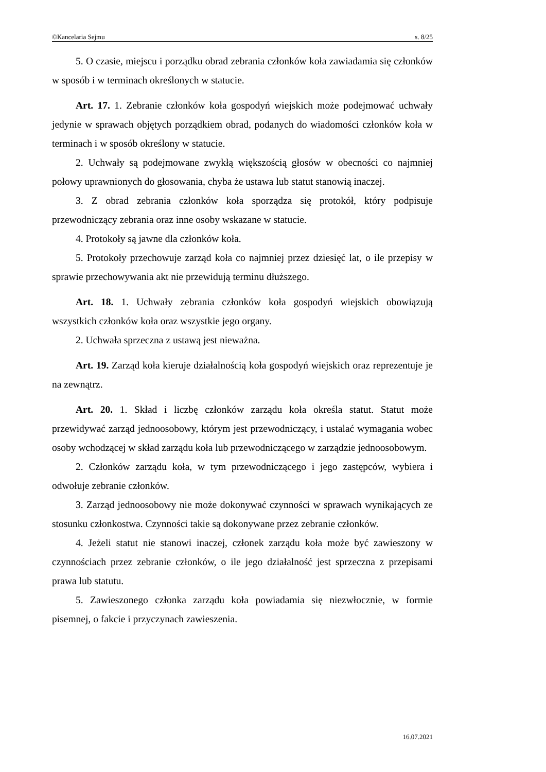©Kancelaria Sejmu s. 8/25
5. O czasie, miejscu i porządku obrad zebrania członków koła zawiadamia się członków w sposób i w terminach określonych w statucie.
Art. 17. 1. Zebranie członków koła gospodyń wiejskich może podejmować uchwały jedynie w sprawach objętych porządkiem obrad, podanych do wiadomości członków koła w terminach i w sposób określony w statucie.
2. Uchwały są podejmowane zwykłą większością głosów w obecności co najmniej połowy uprawnionych do głosowania, chyba że ustawa lub statut stanowią inaczej.
3. Z obrad zebrania członków koła sporządza się protokół, który podpisuje przewodniczący zebrania oraz inne osoby wskazane w statucie.
4. Protokoły są jawne dla członków koła.
5. Protokoły przechowuje zarząd koła co najmniej przez dziesięć lat, o ile przepisy w sprawie przechowywania akt nie przewidują terminu dłuższego.
Art. 18. 1. Uchwały zebrania członków koła gospodyń wiejskich obowiązują wszystkich członków koła oraz wszystkie jego organy.
2. Uchwała sprzeczna z ustawą jest nieważna.
Art. 19. Zarząd koła kieruje działalnością koła gospodyń wiejskich oraz reprezentuje je na zewnątrz.
Art. 20. 1. Skład i liczbę członków zarządu koła określa statut. Statut może przewidywać zarząd jednoosobowy, którym jest przewodniczący, i ustalać wymagania wobec osoby wchodzącej w skład zarządu koła lub przewodniczącego w zarządzie jednoosobowym.
2. Członków zarządu koła, w tym przewodniczącego i jego zastępców, wybiera i odwołuje zebranie członków.
3. Zarząd jednoosobowy nie może dokonywać czynności w sprawach wynikających ze stosunku członkostwa. Czynności takie są dokonywane przez zebranie członków.
4. Jeżeli statut nie stanowi inaczej, członek zarządu koła może być zawieszony w czynnościach przez zebranie członków, o ile jego działalność jest sprzeczna z przepisami prawa lub statutu.
5. Zawieszonego członka zarządu koła powiadamia się niezwłocznie, w formie pisemnej, o fakcie i przyczynach zawieszenia.
16.07.2021